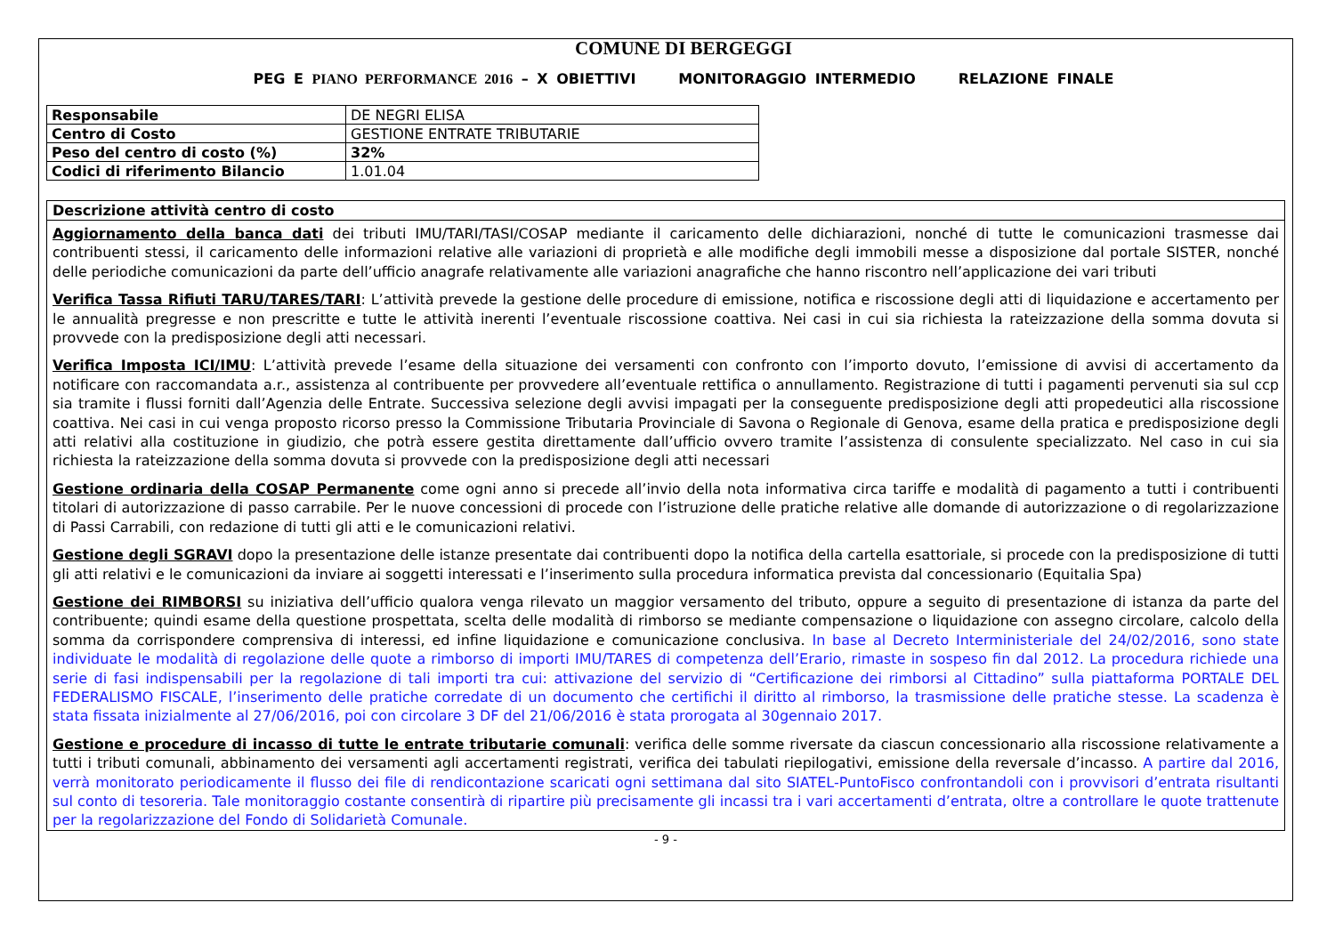COMUNE DI BERGEGGI
PEG E PIANO PERFORMANCE 2016 – X OBIETTIVI MONITORAGGIO INTERMEDIO RELAZIONE FINALE
| Responsabile | DE NEGRI ELISA |
| Centro di Costo | GESTIONE ENTRATE TRIBUTARIE |
| Peso del centro di costo (%) | 32% |
| Codici di riferimento Bilancio | 1.01.04 |
| Descrizione attività centro di costo |
| --- |
| Aggiornamento della banca dati dei tributi IMU/TARI/TASI/COSAP mediante il caricamento delle dichiarazioni, nonché di tutte le comunicazioni trasmesse dai contribuenti stessi, il caricamento delle informazioni relative alle variazioni di proprietà e alle modifiche degli immobili messe a disposizione dal portale SISTER, nonché delle periodiche comunicazioni da parte dell’ufficio anagrafe relativamente alle variazioni anagrafiche che hanno riscontro nell’applicazione dei vari tributi Verifica Tassa Rifiuti TARU/TARES/TARI : L’attività prevede la gestione delle procedure di emissione, notifica e riscossione degli atti di liquidazione e accertamento per le annualità pregresse e non prescritte e tutte le attività inerenti l’eventuale riscossione coattiva. Nei casi in cui sia richiesta la rateizzazione della somma dovuta si provvede con la predisposizione degli atti necessari. Verifica Imposta ICI/IMU : L’attività prevede l’esame della situazione dei versamenti con confronto con l’importo dovuto, l’emissione di avvisi di accertamento da notificare con raccomandata a.r., assistenza al contribuente per provvedere all’eventuale rettifica o annullamento. Registrazione di tutti i pagamenti pervenuti sia sul ccp sia tramite i flussi forniti dall’Agenzia delle Entrate. Successiva selezione degli avvisi impagati per la conseguente predisposizione degli atti propedeutici alla riscossione coattiva. Nei casi in cui venga proposto ricorso presso la Commissione Tributaria Provinciale di Savona o Regionale di Genova, esame della pratica e predisposizione degli atti relativi alla costituzione in giudizio, che potrà essere gestita direttamente dall’ufficio ovvero tramite l’assistenza di consulente specializzato. Nel caso in cui sia richiesta la rateizzazione della somma dovuta si provvede con la predisposizione degli atti necessari Gestione ordinaria della COSAP Permanente come ogni anno si precede all’invio della nota informativa circa tariffe e modalità di pagamento a tutti i contribuenti titolari di autorizzazione di passo carrabile. Per le nuove concessioni di procede con l’istruzione delle pratiche relative alle domande di autorizzazione o di regolarizzazione di Passi Carrabili, con redazione di tutti gli atti e le comunicazioni relativi. Gestione degli SGRAVI dopo la presentazione delle istanze presentate dai contribuenti dopo la notifica della cartella esattoriale, si procede con la predisposizione di tutti gli atti relativi e le comunicazioni da inviare ai soggetti interessati e l’inserimento sulla procedura informatica prevista dal concessionario (Equitalia Spa) Gestione dei RIMBORSI su iniziativa dell’ufficio qualora venga rilevato un maggior versamento del tributo, oppure a seguito di presentazione di istanza da parte del contribuente; quindi esame della questione prospettata, scelta delle modalità di rimborso se mediante compensazione o liquidazione con assegno circolare, calcolo della somma da corrispondere comprensiva di interessi, ed infine liquidazione e comunicazione conclusiva. In base al Decreto Interministeriale del 24/02/2016, sono state individuate le modalità di regolazione delle quote a rimborso di importi IMU/TARES di competenza dell’Erario, rimaste in sospeso fin dal 2012. La procedura richiede una serie di fasi indispensabili per la regolazione di tali importi tra cui: attivazione del servizio di “Certificazione dei rimborsi al Cittadino” sulla piattaforma PORTALE DEL FEDERALISMO FISCALE, l’inserimento delle pratiche corredate di un documento che certifichi il diritto al rimborso, la trasmissione delle pratiche stesse. La scadenza è stata fissata inizialmente al 27/06/2016, poi con circolare 3 DF del 21/06/2016 è stata prorogata al 30gennaio 2017. Gestione e procedure di incasso di tutte le entrate tributarie comunali : verifica delle somme riversate da ciascun concessionario alla riscossione relativamente a tutti i tributi comunali, abbinamento dei versamenti agli accertamenti registrati, verifica dei tabulati riepilogativi, emissione della reversale d’incasso. A partire dal 2016, verrà monitorato periodicamente il flusso dei file di rendicontazione scaricati ogni settimana dal sito SIATEL-PuntoFisco confrontandoli con i provvisori d’entrata risultanti sul conto di tesoreria. Tale monitoraggio costante consentirà di ripartire più precisamente gli incassi tra i vari accertamenti d’entrata, oltre a controllare le quote trattenute per la regolarizzazione del Fondo di Solidarietà Comunale. |
- 9 -